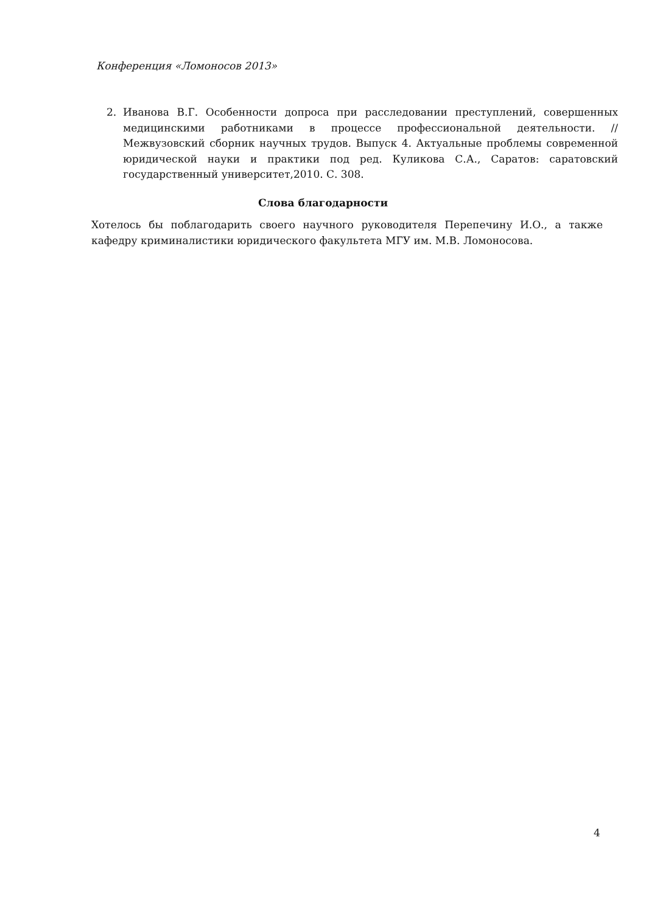Конференция «Ломоносов 2013»
2. Иванова В.Г. Особенности допроса при расследовании преступлений, совершенных медицинскими работниками в процессе профессиональной деятельности. //Межвузовский сборник научных трудов. Выпуск 4. Актуальные проблемы современной юридической науки и практики под ред. Куликова С.А., Саратов: саратовский государственный университет,2010. С. 308.
Слова благодарности
Хотелось бы поблагодарить своего научного руководителя Перепечину И.О., а также кафедру криминалистики юридического факультета МГУ им. М.В. Ломоносова.
4